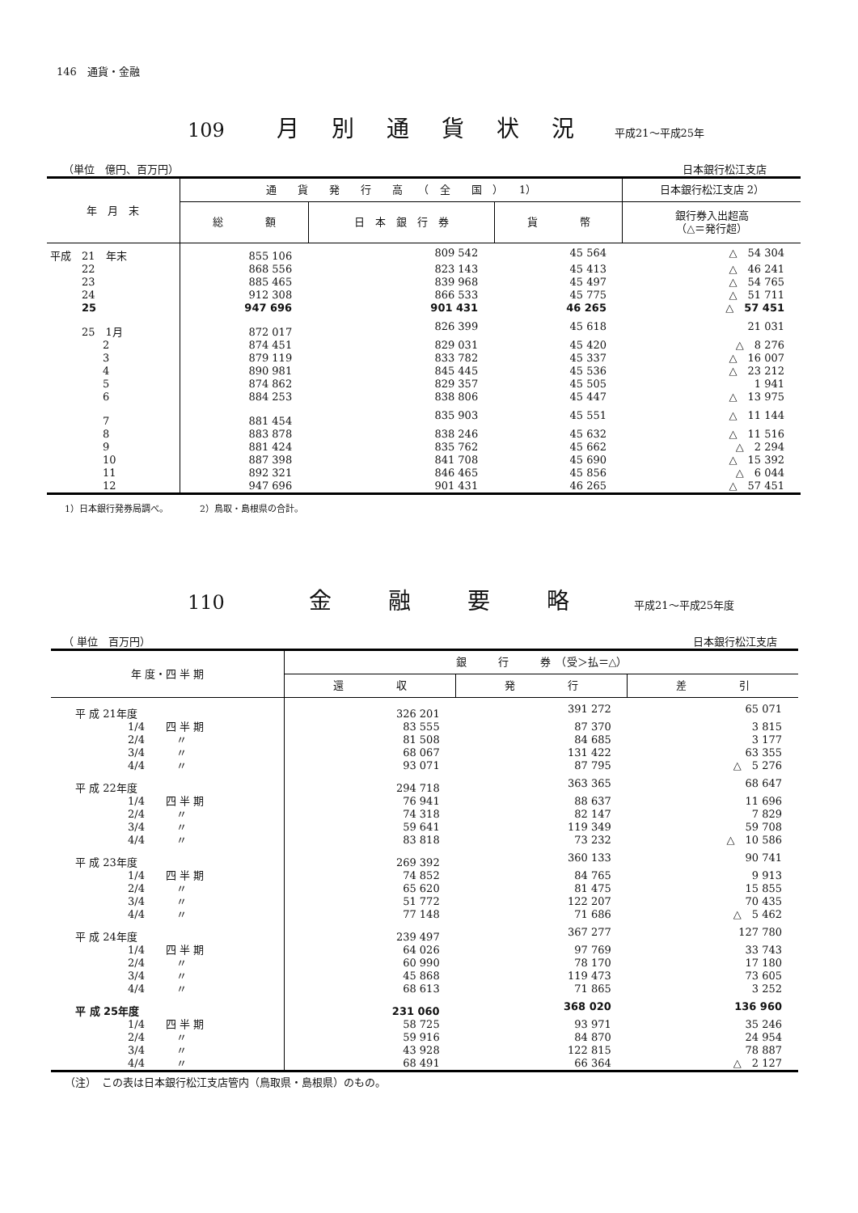146　通貨・金融
109 月別通貨状況 平成21～平成25年
（単位　億円、百万円） 日本銀行松江支店
| 年 月 末 | 通 貨 発 行 高 （ 全 国 ） 1） | | | 日本銀行松江支店 2） |
| --- | --- | --- | --- | --- |
| | 総 額 | 日 本 銀 行 券 | 貨 幣 | 銀行券入出超高 （△＝発行超） |
| 平成 21 年末 | 855 106 | 809 542 | 45 564 | △ 54 304 |
| 22 | 868 556 | 823 143 | 45 413 | △ 46 241 |
| 23 | 885 465 | 839 968 | 45 497 | △ 54 765 |
| 24 | 912 308 | 866 533 | 45 775 | △ 51 711 |
| 25 | 947 696 | 901 431 | 46 265 | △ 57 451 |
| 25 1月 | 872 017 | 826 399 | 45 618 | 21 031 |
| 2 | 874 451 | 829 031 | 45 420 | △ 8 276 |
| 3 | 879 119 | 833 782 | 45 337 | △ 16 007 |
| 4 | 890 981 | 845 445 | 45 536 | △ 23 212 |
| 5 | 874 862 | 829 357 | 45 505 | 1 941 |
| 6 | 884 253 | 838 806 | 45 447 | △ 13 975 |
| 7 | 881 454 | 835 903 | 45 551 | △ 11 144 |
| 8 | 883 878 | 838 246 | 45 632 | △ 11 516 |
| 9 | 881 424 | 835 762 | 45 662 | △ 2 294 |
| 10 | 887 398 | 841 708 | 45 690 | △ 15 392 |
| 11 | 892 321 | 846 465 | 45 856 | △ 6 044 |
| 12 | 947 696 | 901 431 | 46 265 | △ 57 451 |
1）日本銀行発券局調べ。　　　　2）鳥取・島根県の合計。
110 金融要略 平成21～平成25年度
（ 単位　百万円） 日本銀行松江支店
| 年 度・四 半 期 | 銀 行 券 （受＞払＝△） | | |
| --- | --- | --- | --- |
| | 還 収 | 発 行 | 差 引 |
| 平 成 21年度 | 326 201 | 391 272 | 65 071 |
| 1/4 四 半 期 | 83 555 | 87 370 | 3 815 |
| 2/4 〃 | 81 508 | 84 685 | 3 177 |
| 3/4 〃 | 68 067 | 131 422 | 63 355 |
| 4/4 〃 | 93 071 | 87 795 | △ 5 276 |
| 平 成 22年度 | 294 718 | 363 365 | 68 647 |
| 1/4 四 半 期 | 76 941 | 88 637 | 11 696 |
| 2/4 〃 | 74 318 | 82 147 | 7 829 |
| 3/4 〃 | 59 641 | 119 349 | 59 708 |
| 4/4 〃 | 83 818 | 73 232 | △ 10 586 |
| 平 成 23年度 | 269 392 | 360 133 | 90 741 |
| 1/4 四 半 期 | 74 852 | 84 765 | 9 913 |
| 2/4 〃 | 65 620 | 81 475 | 15 855 |
| 3/4 〃 | 51 772 | 122 207 | 70 435 |
| 4/4 〃 | 77 148 | 71 686 | △ 5 462 |
| 平 成 24年度 | 239 497 | 367 277 | 127 780 |
| 1/4 四 半 期 | 64 026 | 97 769 | 33 743 |
| 2/4 〃 | 60 990 | 78 170 | 17 180 |
| 3/4 〃 | 45 868 | 119 473 | 73 605 |
| 4/4 〃 | 68 613 | 71 865 | 3 252 |
| 平 成 25年度 | 231 060 | 368 020 | 136 960 |
| 1/4 四 半 期 | 58 725 | 93 971 | 35 246 |
| 2/4 〃 | 59 916 | 84 870 | 24 954 |
| 3/4 〃 | 43 928 | 122 815 | 78 887 |
| 4/4 〃 | 68 491 | 66 364 | △ 2 127 |
（注）　この表は日本銀行松江支店管内（鳥取県・島根県）のもの。